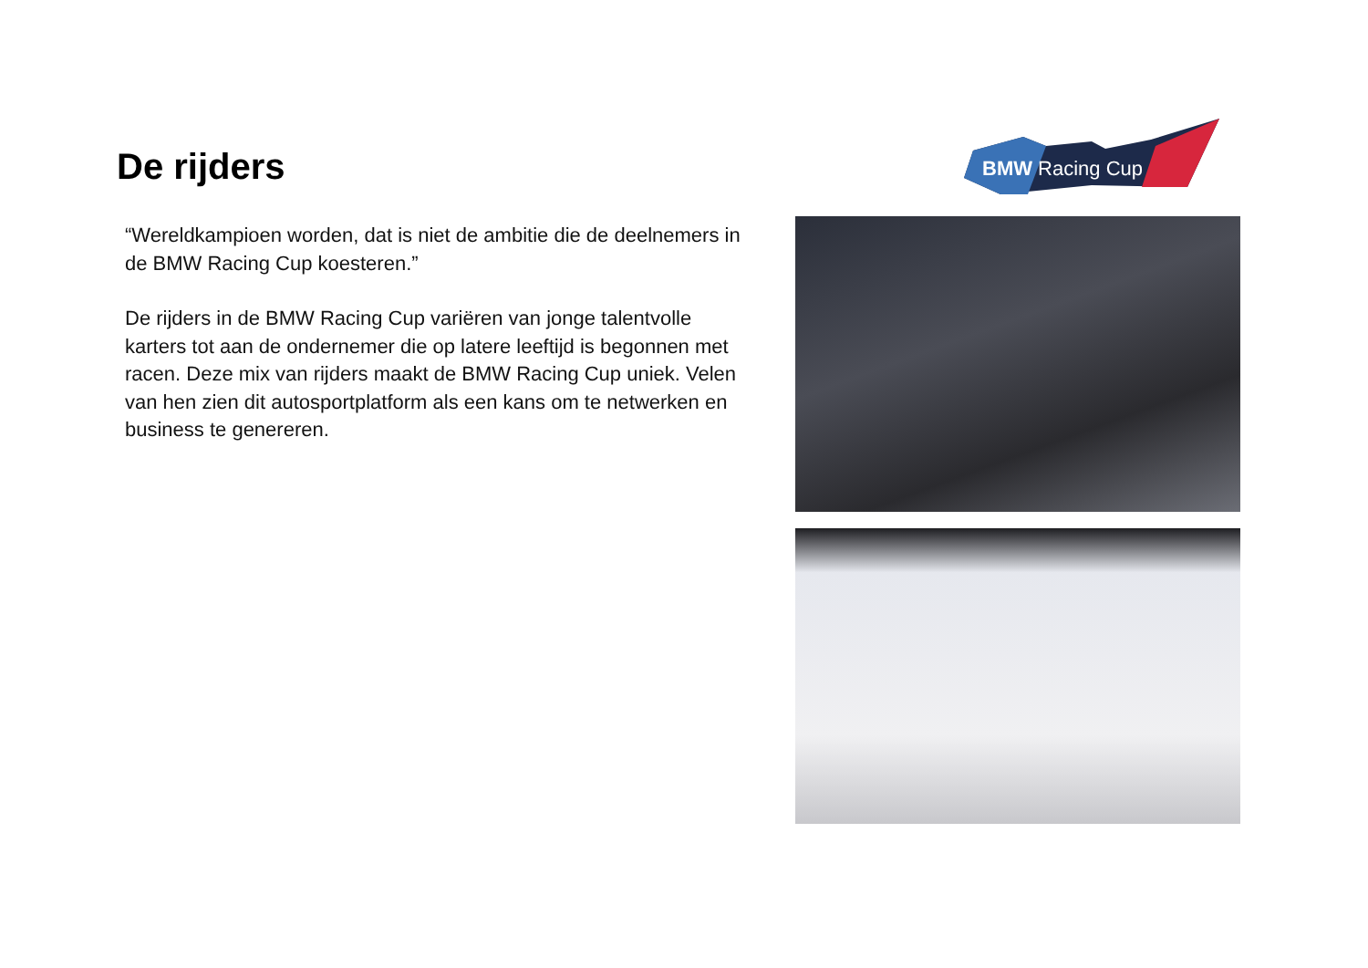De rijders
“Wereldkampioen worden, dat is niet de ambitie die de deelnemers in de BMW Racing Cup koesteren.”
De rijders in de BMW Racing Cup variëren van jonge talentvolle karters tot aan de ondernemer die op latere leeftijd is begonnen met racen. Deze mix van rijders maakt de BMW Racing Cup uniek. Velen van hen zien dit autosportplatform als een kans om te netwerken en business te genereren.
BMW Racing Cup